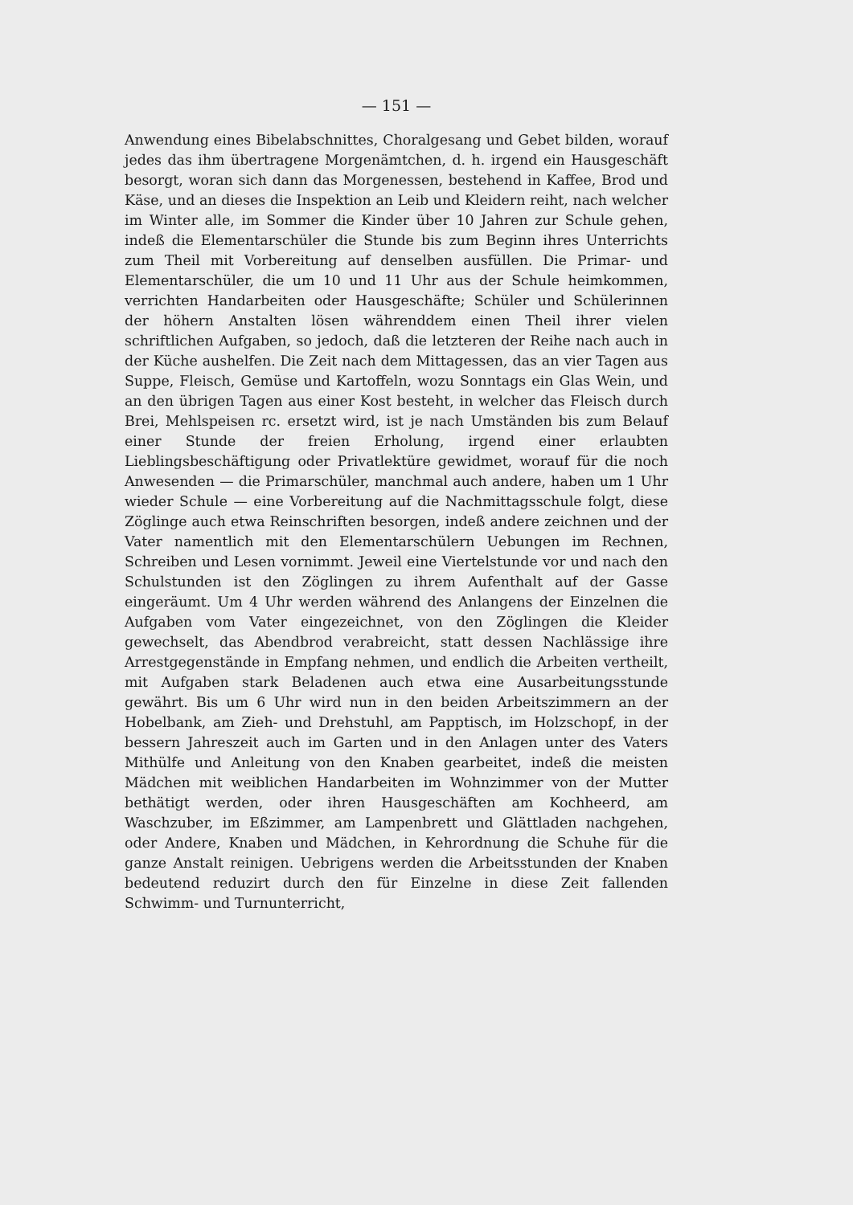— 151 —
Anwendung eines Bibelabschnittes, Choralgesang und Gebet bilden, worauf jedes das ihm übertragene Morgenämtchen, d. h. irgend ein Hausgeschäft besorgt, woran sich dann das Morgenessen, bestehend in Kaffee, Brod und Käse, und an dieses die Inspektion an Leib und Kleidern reiht, nach welcher im Winter alle, im Sommer die Kinder über 10 Jahren zur Schule gehen, indeß die Elementarschüler die Stunde bis zum Beginn ihres Unterrichts zum Theil mit Vorbereitung auf denselben ausfüllen. Die Primar- und Elementarschüler, die um 10 und 11 Uhr aus der Schule heimkommen, verrichten Handarbeiten oder Hausgeschäfte; Schüler und Schülerinnen der höhern Anstalten lösen währenddem einen Theil ihrer vielen schriftlichen Aufgaben, so jedoch, daß die letzteren der Reihe nach auch in der Küche aushelfen. Die Zeit nach dem Mittagessen, das an vier Tagen aus Suppe, Fleisch, Gemüse und Kartoffeln, wozu Sonntags ein Glas Wein, und an den übrigen Tagen aus einer Kost besteht, in welcher das Fleisch durch Brei, Mehlspeisen rc. ersetzt wird, ist je nach Umständen bis zum Belauf einer Stunde der freien Erholung, irgend einer erlaubten Lieblingsbeschäftigung oder Privatlektüre gewidmet, worauf für die noch Anwesenden — die Primarschüler, manchmal auch andere, haben um 1 Uhr wieder Schule — eine Vorbereitung auf die Nachmittagsschule folgt, diese Zöglinge auch etwa Reinschriften besorgen, indeß andere zeichnen und der Vater namentlich mit den Elementarschülern Uebungen im Rechnen, Schreiben und Lesen vornimmt. Jeweil eine Viertelstunde vor und nach den Schulstunden ist den Zöglingen zu ihrem Aufenthalt auf der Gasse eingeräumt. Um 4 Uhr werden während des Anlangens der Einzelnen die Aufgaben vom Vater eingezeichnet, von den Zöglingen die Kleider gewechselt, das Abendbrod verabreicht, statt dessen Nachlässige ihre Arrestgegenstände in Empfang nehmen, und endlich die Arbeiten vertheilt, mit Aufgaben stark Beladenen auch etwa eine Ausarbeitungsstunde gewährt. Bis um 6 Uhr wird nun in den beiden Arbeitszimmern an der Hobelbank, am Zieh- und Drehstuhl, am Papptisch, im Holzschopf, in der bessern Jahreszeit auch im Garten und in den Anlagen unter des Vaters Mithülfe und Anleitung von den Knaben gearbeitet, indeß die meisten Mädchen mit weiblichen Handarbeiten im Wohnzimmer von der Mutter bethätigt werden, oder ihren Hausgeschäften am Kochheerd, am Waschzuber, im Eßzimmer, am Lampenbrett und Glättladen nachgehen, oder Andere, Knaben und Mädchen, in Kehrordnung die Schuhe für die ganze Anstalt reinigen. Uebrigens werden die Arbeitsstunden der Knaben bedeutend reduzirt durch den für Einzelne in diese Zeit fallenden Schwimm- und Turnunterricht,